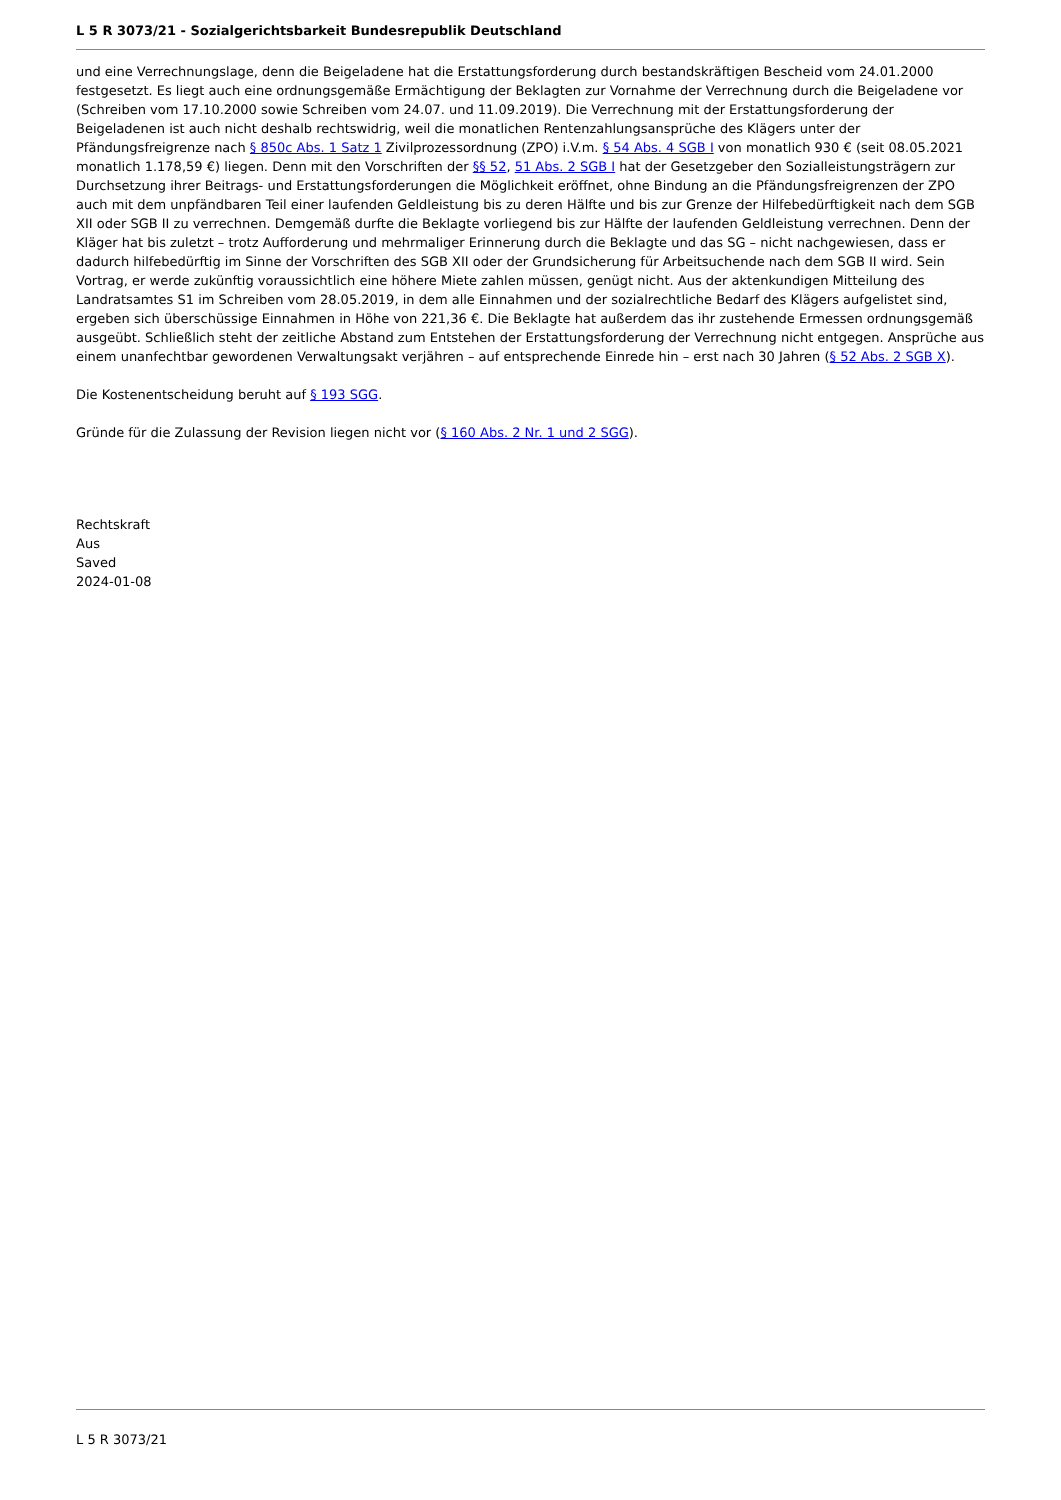L 5 R 3073/21 - Sozialgerichtsbarkeit Bundesrepublik Deutschland
und eine Verrechnungslage, denn die Beigeladene hat die Erstattungsforderung durch bestandskräftigen Bescheid vom 24.01.2000 festgesetzt. Es liegt auch eine ordnungsgemäße Ermächtigung der Beklagten zur Vornahme der Verrechnung durch die Beigeladene vor (Schreiben vom 17.10.2000 sowie Schreiben vom 24.07. und 11.09.2019). Die Verrechnung mit der Erstattungsforderung der Beigeladenen ist auch nicht deshalb rechtswidrig, weil die monatlichen Rentenzahlungsansprüche des Klägers unter der Pfändungsfreigrenze nach § 850c Abs. 1 Satz 1 Zivilprozessordnung (ZPO) i.V.m. § 54 Abs. 4 SGB I von monatlich 930 € (seit 08.05.2021 monatlich 1.178,59 €) liegen. Denn mit den Vorschriften der §§ 52, 51 Abs. 2 SGB I hat der Gesetzgeber den Sozialleistungsträgern zur Durchsetzung ihrer Beitrags- und Erstattungsforderungen die Möglichkeit eröffnet, ohne Bindung an die Pfändungsfreigrenzen der ZPO auch mit dem unpfändbaren Teil einer laufenden Geldleistung bis zu deren Hälfte und bis zur Grenze der Hilfebedürftigkeit nach dem SGB XII oder SGB II zu verrechnen. Demgemäß durfte die Beklagte vorliegend bis zur Hälfte der laufenden Geldleistung verrechnen. Denn der Kläger hat bis zuletzt – trotz Aufforderung und mehrmaliger Erinnerung durch die Beklagte und das SG – nicht nachgewiesen, dass er dadurch hilfebedürftig im Sinne der Vorschriften des SGB XII oder der Grundsicherung für Arbeitsuchende nach dem SGB II wird. Sein Vortrag, er werde zukünftig voraussichtlich eine höhere Miete zahlen müssen, genügt nicht. Aus der aktenkundigen Mitteilung des Landratsamtes S1 im Schreiben vom 28.05.2019, in dem alle Einnahmen und der sozialrechtliche Bedarf des Klägers aufgelistet sind, ergeben sich überschüssige Einnahmen in Höhe von 221,36 €. Die Beklagte hat außerdem das ihr zustehende Ermessen ordnungsgemäß ausgeübt. Schließlich steht der zeitliche Abstand zum Entstehen der Erstattungsforderung der Verrechnung nicht entgegen. Ansprüche aus einem unanfechtbar gewordenen Verwaltungsakt verjähren – auf entsprechende Einrede hin – erst nach 30 Jahren (§ 52 Abs. 2 SGB X).
Die Kostenentscheidung beruht auf § 193 SGG.
Gründe für die Zulassung der Revision liegen nicht vor (§ 160 Abs. 2 Nr. 1 und 2 SGG).
Rechtskraft
Aus
Saved
2024-01-08
L 5 R 3073/21